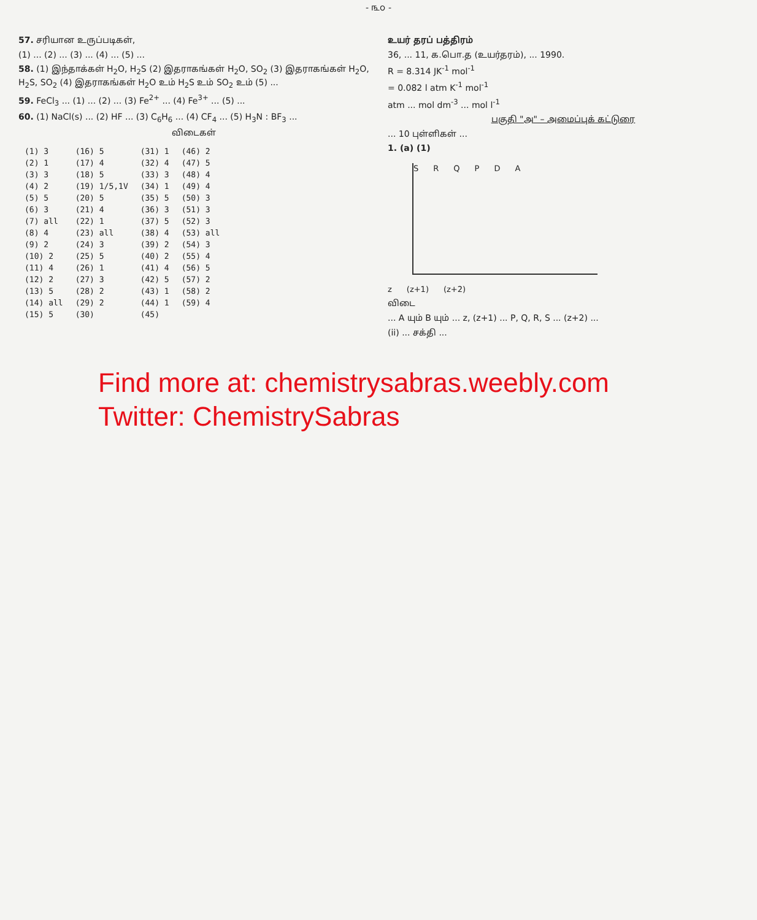- ௩௦ -
57. சரியான உருப்படிகள்,
(1) ... (2) ... (3) ... (4) ... (5) ...
58. (1) இந்தாக்கள் H<sub>2</sub>O, H<sub>2</sub>S (2) இதராகங்கள் H<sub>2</sub>O, SO<sub>2</sub> (3) இதராகங்கள் H<sub>2</sub>O, H<sub>2</sub>S, SO<sub>2</sub> (4) இதராகங்கள் H<sub>2</sub>O உம் H<sub>2</sub>S உம் SO<sub>2</sub> உம் (5) ...
59. FeCl<sub>3</sub> ... (1) ... (2) ... (3) Fe<sup>2+</sup> ... (4) Fe<sup>3+</sup> ... (5) ...
60. (1) NaCl(s) ... (2) HF ... (3) C<sub>6</sub>H<sub>6</sub> ... (4) CF<sub>4</sub> ... (5) H<sub>3</sub>N : BF<sub>3</sub> ...
விடைகள்
| (1) 3 | (16) 5 | (31) 1 | (46) 2 |
| (2) 1 | (17) 4 | (32) 4 | (47) 5 |
| (3) 3 | (18) 5 | (33) 3 | (48) 4 |
| (4) 2 | (19) 1/5,1V | (34) 1 | (49) 4 |
| (5) 5 | (20) 5 | (35) 5 | (50) 3 |
| (6) 3 | (21) 4 | (36) 3 | (51) 3 |
| (7) all | (22) 1 | (37) 5 | (52) 3 |
| (8) 4 | (23) all | (38) 4 | (53) all |
| (9) 2 | (24) 3 | (39) 2 | (54) 3 |
| (10) 2 | (25) 5 | (40) 2 | (55) 4 |
| (11) 4 | (26) 1 | (41) 4 | (56) 5 |
| (12) 2 | (27) 3 | (42) 5 | (57) 2 |
| (13) 5 | (28) 2 | (43) 1 | (58) 2 |
| (14) all | (29) 2 | (44) 1 | (59) 4 |
| (15) 5 | (30) | (45) | |
உயர் தரப் பத்திரம்
36, ... 11, க.பொ.த (உயர்தரம்), ... 1990.
R = 8.314 JK<sup>-1</sup> mol<sup>-1</sup>
= 0.082 l atm K<sup>-1</sup> mol<sup>-1</sup>
atm ... mol dm<sup>-3</sup> ... mol l<sup>-1</sup>
பகுதி "அ" – அமைப்புக் கட்டுரை
... 10 புள்ளிகள் ...
1. (a) (1)
SRQPDA
z (z+1) (z+2)
விடை
... A யும் B யும் ... z, (z+1) ... P, Q, R, S ... (z+2) ...
(ii) ... சக்தி ...
Find more at: chemistrysabras.weebly.com
Twitter: ChemistrySabras